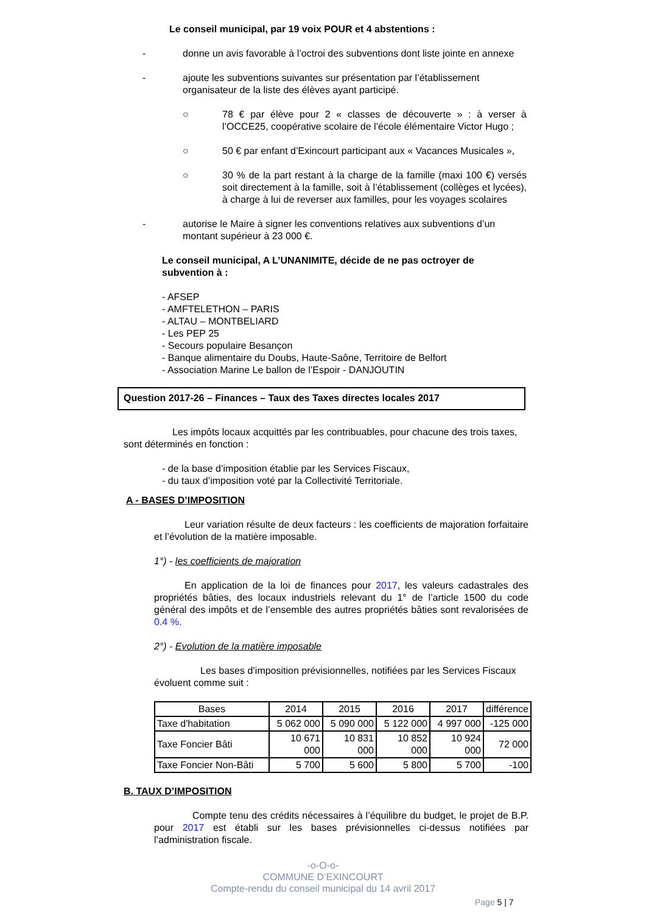Le conseil municipal, par 19 voix POUR et 4 abstentions :
- donne un avis favorable à l’octroi des subventions dont liste jointe en annexe
- ajoute les subventions suivantes sur présentation par l’établissement organisateur de la liste des élèves ayant participé.
○ 78 € par élève pour 2 « classes de découverte » : à verser à l’OCCE25, coopérative scolaire de l’école élémentaire Victor Hugo ;
○ 50 € par enfant d’Exincourt participant aux « Vacances Musicales »,
○ 30 % de la part restant à la charge de la famille (maxi 100 €) versés soit directement à la famille, soit à l’établissement (collèges et lycées), à charge à lui de reverser aux familles, pour les voyages scolaires
- autorise le Maire à signer les conventions relatives aux subventions d’un montant supérieur à 23 000 €.
Le conseil municipal, A L’UNANIMITE, décide de ne pas octroyer de subvention à :
- AFSEP
- AMFTELETHON – PARIS
- ALTAU – MONTBELIARD
- Les PEP 25
- Secours populaire Besançon
- Banque alimentaire du Doubs, Haute-Saône, Territoire de Belfort
- Association Marine Le ballon de l’Espoir - DANJOUTIN
Question 2017-26 – Finances – Taux des Taxes directes locales 2017
Les impôts locaux acquittés par les contribuables, pour chacune des trois taxes, sont déterminés en fonction :
- de la base d’imposition établie par les Services Fiscaux,
- du taux d’imposition voté par la Collectivité Territoriale.
A - BASES D’IMPOSITION
Leur variation résulte de deux facteurs : les coefficients de majoration forfaitaire et l’évolution de la matière imposable.
1°) - les coefficients de majoration
En application de la loi de finances pour 2017, les valeurs cadastrales des propriétés bâties, des locaux industriels relevant du 1° de l’article 1500 du code général des impôts et de l’ensemble des autres propriétés bâties sont revalorisées de 0.4 %.
2°) - Evolution de la matière imposable
Les bases d’imposition prévisionnelles, notifiées par les Services Fiscaux évoluent comme suit :
| Bases | 2014 | 2015 | 2016 | 2017 | différence |
| --- | --- | --- | --- | --- | --- |
| Taxe d'habitation | 5 062 000 | 5 090 000 | 5 122 000 | 4 997 000 | -125 000 |
| Taxe Foncier Bâti | 10 671 000 | 10 831 000 | 10 852 000 | 10 924 000 | 72 000 |
| Taxe Foncier Non-Bâti | 5 700 | 5 600 | 5 800 | 5 700 | -100 |
B. TAUX D’IMPOSITION
Compte tenu des crédits nécessaires à l’équilibre du budget, le projet de B.P. pour 2017 est établi sur les bases prévisionnelles ci-dessus notifiées par l’administration fiscale.
-o-O-o-
COMMUNE D’EXINCOURT
Compte-rendu du conseil municipal du 14 avril 2017
Page 5 | 7